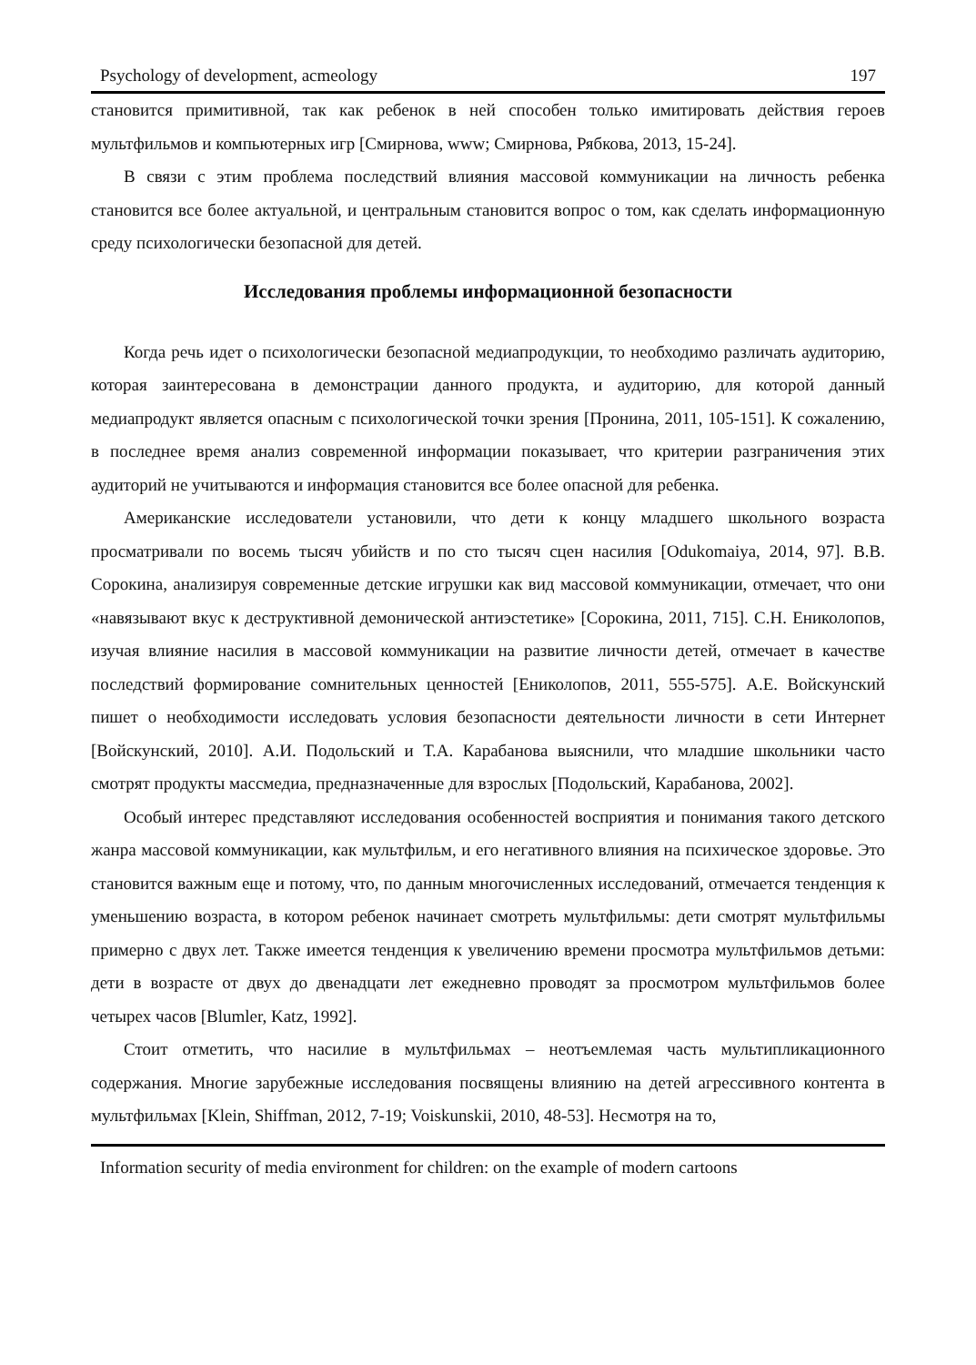Psychology of development, acmeology 197
становится примитивной, так как ребенок в ней способен только имитировать действия героев мультфильмов и компьютерных игр [Смирнова, www; Смирнова, Рябкова, 2013, 15-24].
В связи с этим проблема последствий влияния массовой коммуникации на личность ребенка становится все более актуальной, и центральным становится вопрос о том, как сделать информационную среду психологически безопасной для детей.
Исследования проблемы информационной безопасности
Когда речь идет о психологически безопасной медиапродукции, то необходимо различать аудиторию, которая заинтересована в демонстрации данного продукта, и аудиторию, для которой данный медиапродукт является опасным с психологической точки зрения [Пронина, 2011, 105-151]. К сожалению, в последнее время анализ современной информации показывает, что критерии разграничения этих аудиторий не учитываются и информация становится все более опасной для ребенка.
Американские исследователи установили, что дети к концу младшего школьного возраста просматривали по восемь тысяч убийств и по сто тысяч сцен насилия [Odukomaiya, 2014, 97]. В.В. Сорокина, анализируя современные детские игрушки как вид массовой коммуникации, отмечает, что они «навязывают вкус к деструктивной демонической антиэстетике» [Сорокина, 2011, 715]. С.Н. Ениколопов, изучая влияние насилия в массовой коммуникации на развитие личности детей, отмечает в качестве последствий формирование сомнительных ценностей [Ениколопов, 2011, 555-575]. А.Е. Войскунский пишет о необходимости исследовать условия безопасности деятельности личности в сети Интернет [Войскунский, 2010]. А.И. Подольский и Т.А. Карабанова выяснили, что младшие школьники часто смотрят продукты массмедиа, предназначенные для взрослых [Подольский, Карабанова, 2002].
Особый интерес представляют исследования особенностей восприятия и понимания такого детского жанра массовой коммуникации, как мультфильм, и его негативного влияния на психическое здоровье. Это становится важным еще и потому, что, по данным многочисленных исследований, отмечается тенденция к уменьшению возраста, в котором ребенок начинает смотреть мультфильмы: дети смотрят мультфильмы примерно с двух лет. Также имеется тенденция к увеличению времени просмотра мультфильмов детьми: дети в возрасте от двух до двенадцати лет ежедневно проводят за просмотром мультфильмов более четырех часов [Blumler, Katz, 1992].
Стоит отметить, что насилие в мультфильмах – неотъемлемая часть мультипликационного содержания. Многие зарубежные исследования посвящены влиянию на детей агрессивного контента в мультфильмах [Klein, Shiffman, 2012, 7-19; Voiskunskii, 2010, 48-53]. Несмотря на то,
Information security of media environment for children: on the example of modern cartoons